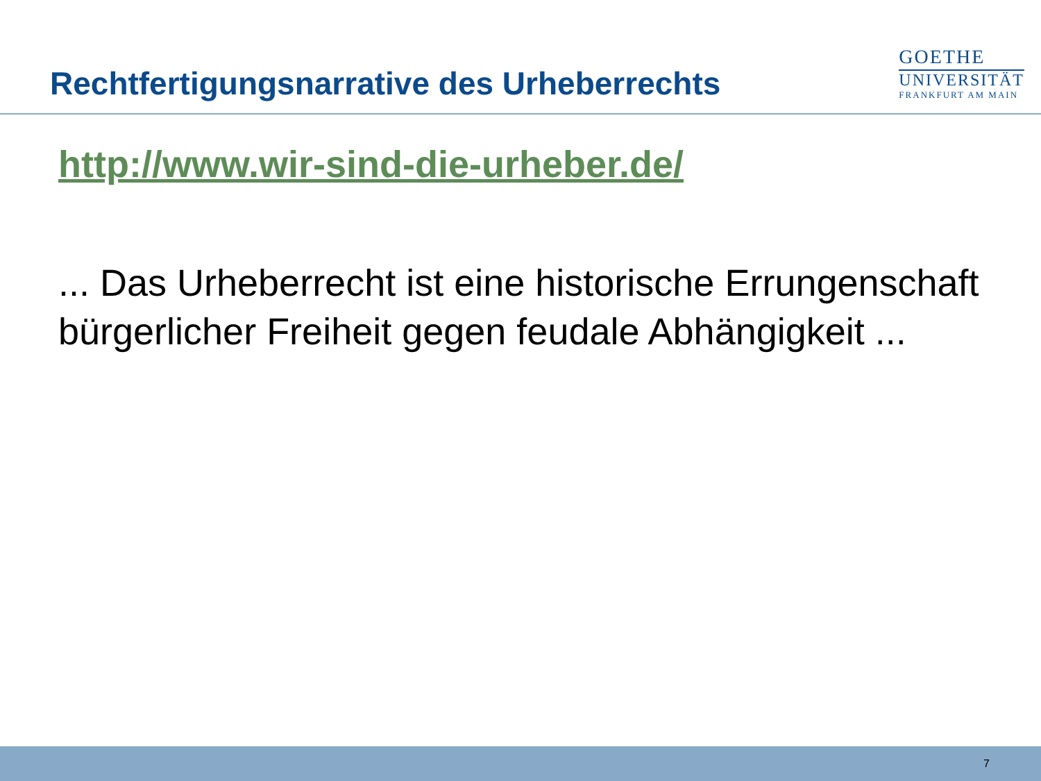Rechtfertigungsnarrative des Urheberrechts
GOETHE
UNIVERSITÄT
FRANKFURT AM MAIN
http://www.wir-sind-die-urheber.de/
... Das Urheberrecht ist eine historische Errungenschaft bürgerlicher Freiheit gegen feudale Abhängigkeit ...
7